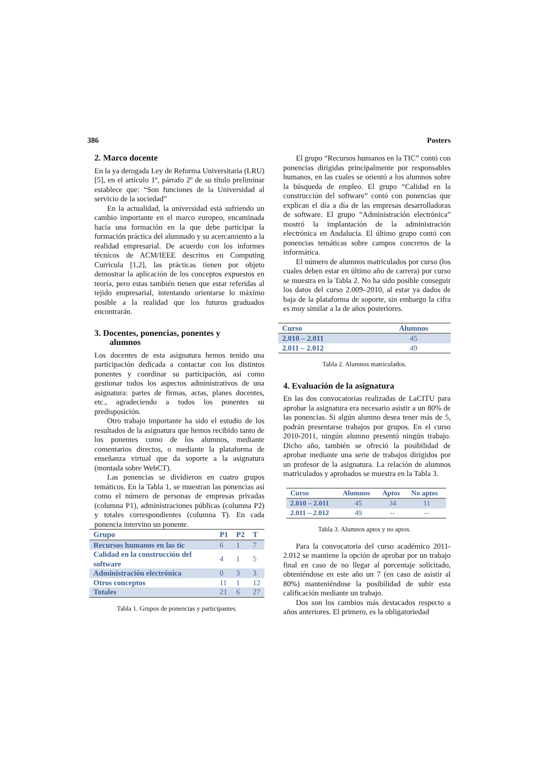386 Posters
2. Marco docente
En la ya derogada Ley de Reforma Universitaria (LRU) [5], en el artículo 1º, párrafo 2º de su título preliminar establece que: “Son funciones de la Universidad al servicio de la sociedad”
En la actualidad, la universidad está sufriendo un cambio importante en el marco europeo, encaminada hacia una formación en la que debe participar la formación práctica del alumnado y su acercamiento a la realidad empresarial. De acuerdo con los informes técnicos de ACM/IEEE descritos en Computing Curricula [1,2], las prácticas tienen por objeto demostrar la aplicación de los conceptos expuestos en teoría, pero estas también tienen que estar referidas al tejido empresarial, intentando orientarse lo máximo posible a la realidad que los futuros graduados encontrarán.
3. Docentes, ponencias, ponentes y
alumnos
Los docentes de esta asignatura hemos tenido una participación dedicada a contactar con los distintos ponentes y coordinar su participación, así como gestionar todos los aspectos administrativos de una asignatura: partes de firmas, actas, planes docentes, etc., agradeciendo a todos los ponentes su predisposición.
Otro trabajo importante ha sido el estudio de los resultados de la asignatura que hemos recibido tanto de los ponentes como de los alumnos, mediante comentarios directos, o mediante la plataforma de enseñanza virtual que da soporte a la asignatura (montada sobre WebCT).
Las ponencias se dividieron en cuatro grupos temáticos. En la Tabla 1, se muestran las ponencias así como el número de personas de empresas privadas (columna P1), administraciones públicas (columna P2) y totales correspondientes (columna T). En cada ponencia intervino un ponente.
| Grupo | P1 | P2 | T |
| --- | --- | --- | --- |
| Recursos humanos en las tic | 6 | 1 | 7 |
| Calidad en la construcción del software | 4 | 1 | 5 |
| Administración electrónica | 0 | 3 | 3 |
| Otros conceptos | 11 | 1 | 12 |
| Totales | 21 | 6 | 27 |
Tabla 1. Grupos de ponencias y participantes.
El grupo “Recursos humanos en la TIC” contó con ponencias dirigidas principalmente por responsables humanos, en las cuales se orientó a los alumnos sobre la búsqueda de empleo. El grupo “Calidad en la construcción del software” contó con ponencias que explican el día a día de las empresas desarrolladoras de software. El grupo “Administración electrónica” mostró la implantación de la administración electrónica en Andalucía. El último grupo contó con ponencias temáticas sobre campos concretos de la informática.
El número de alumnos matriculados por curso (los cuales deben estar en último año de carrera) por curso se muestra en la Tabla 2. No ha sido posible conseguir los datos del curso 2.009–2010, al estar ya dados de baja de la plataforma de soporte, sin embargo la cifra es muy similar a la de años posteriores.
| Curso | Alumnos |
| --- | --- |
| 2.010 – 2.011 | 45 |
| 2.011 – 2.012 | 49 |
Tabla 2. Alumnos matriculados.
4. Evaluación de la asignatura
En las dos convocatorias realizadas de LaCITU para aprobar la asignatura era necesario asistir a un 80% de las ponencias. Si algún alumno desea tener más de 5, podrán presentarse trabajos por grupos. En el curso 2010-2011, ningún alumno presentó ningún trabajo. Dicho año, también se ofreció la posibilidad de aprobar mediante una serie de trabajos dirigidos por un profesor de la asignatura. La relación de alumnos matriculados y aprobados se muestra en la Tabla 3.
| Curso | Alumnos | Aptos | No aptos |
| --- | --- | --- | --- |
| 2.010 – 2.011 | 45 | 34 | 11 |
| 2.011 – 2.012 | 49 | -- | -- |
Tabla 3. Alumnos aptos y no aptos.
Para la convocatoria del curso académico 2011-2.012 se mantiene la opción de aprobar por un trabajo final en caso de no llegar al porcentaje solicitado, obteniéndose en este año un 7 (en caso de asistir al 80%) manteniéndose la posibilidad de subir esta calificación mediante un trabajo.
Dos son los cambios más destacados respecto a años anteriores. El primero, es la obligatoriedad